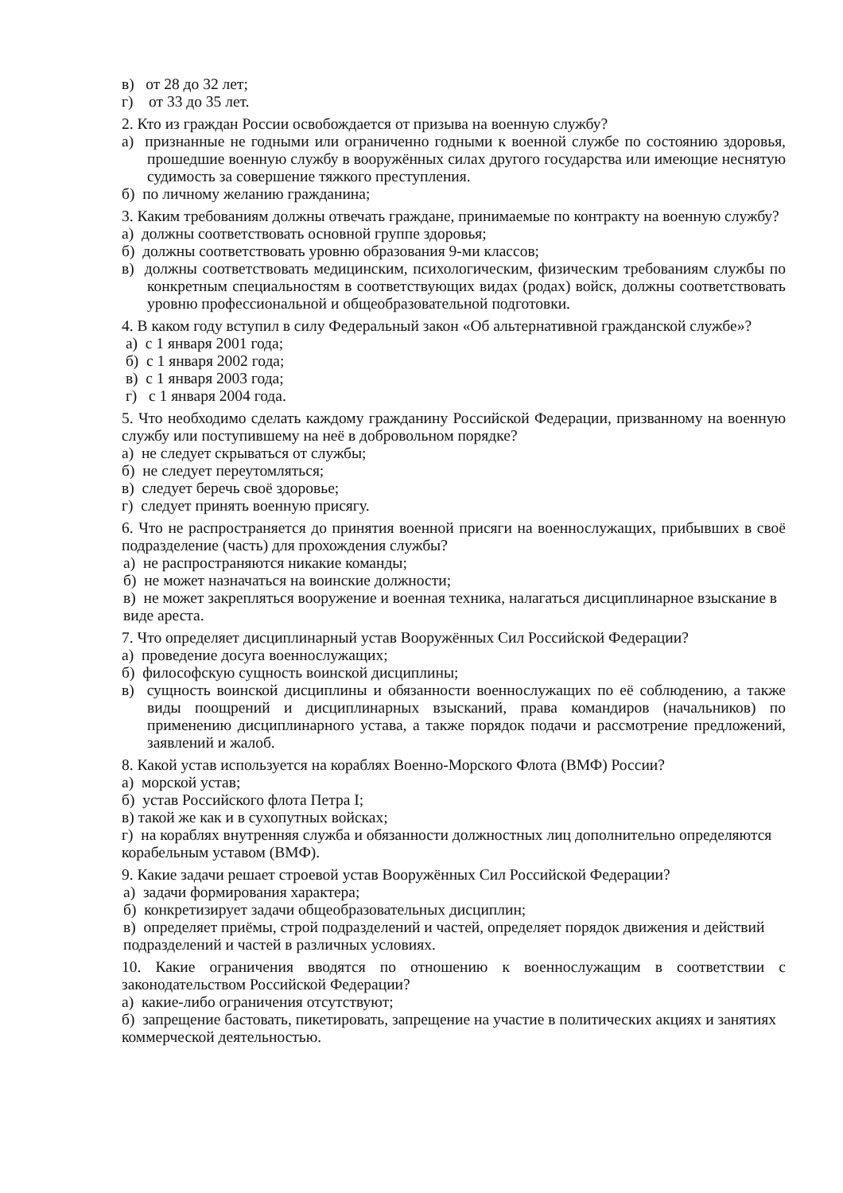в) от 28 до 32 лет;
г) от 33 до 35 лет.
2. Кто из граждан России освобождается от призыва на военную службу?
а) признанные не годными или ограниченно годными к военной службе по состоянию здоровья, прошедшие военную службу в вооружённых силах другого государства или имеющие неснятую судимость за совершение тяжкого преступления.
б) по личному желанию гражданина;
3. Каким требованиям должны отвечать граждане, принимаемые по контракту на военную службу?
а) должны соответствовать основной группе здоровья;
б) должны соответствовать уровню образования 9-ми классов;
в) должны соответствовать медицинским, психологическим, физическим требованиям службы по конкретным специальностям в соответствующих видах (родах) войск, должны соответствовать уровню профессиональной и общеобразовательной подготовки.
4. В каком году вступил в силу Федеральный закон «Об альтернативной гражданской службе»?
а) с 1 января 2001 года;
б) с 1 января 2002 года;
в) с 1 января 2003 года;
г) с 1 января 2004 года.
5. Что необходимо сделать каждому гражданину Российской Федерации, призванному на военную службу или поступившему на неё в добровольном порядке?
а) не следует скрываться от службы;
б) не следует переутомляться;
в) следует беречь своё здоровье;
г) следует принять военную присягу.
6. Что не распространяется до принятия военной присяги на военнослужащих, прибывших в своё подразделение (часть) для прохождения службы?
а) не распространяются никакие команды;
б) не может назначаться на воинские должности;
в) не может закрепляться вооружение и военная техника, налагаться дисциплинарное взыскание в виде ареста.
7. Что определяет дисциплинарный устав Вооружённых Сил Российской Федерации?
а) проведение досуга военнослужащих;
б) философскую сущность воинской дисциплины;
в) сущность воинской дисциплины и обязанности военнослужащих по её соблюдению, а также виды поощрений и дисциплинарных взысканий, права командиров (начальников) по применению дисциплинарного устава, а также порядок подачи и рассмотрение предложений, заявлений и жалоб.
8. Какой устав используется на кораблях Военно-Морского Флота (ВМФ) России?
а) морской устав;
б) устав Российского флота Петра I;
в) такой же как и в сухопутных войсках;
г) на кораблях внутренняя служба и обязанности должностных лиц дополнительно определяются корабельным уставом (ВМФ).
9. Какие задачи решает строевой устав Вооружённых Сил Российской Федерации?
а) задачи формирования характера;
б) конкретизирует задачи общеобразовательных дисциплин;
в) определяет приёмы, строй подразделений и частей, определяет порядок движения и действий подразделений и частей в различных условиях.
10. Какие ограничения вводятся по отношению к военнослужащим в соответствии с законодательством Российской Федерации?
а) какие-либо ограничения отсутствуют;
б) запрещение бастовать, пикетировать, запрещение на участие в политических акциях и занятиях коммерческой деятельностью.